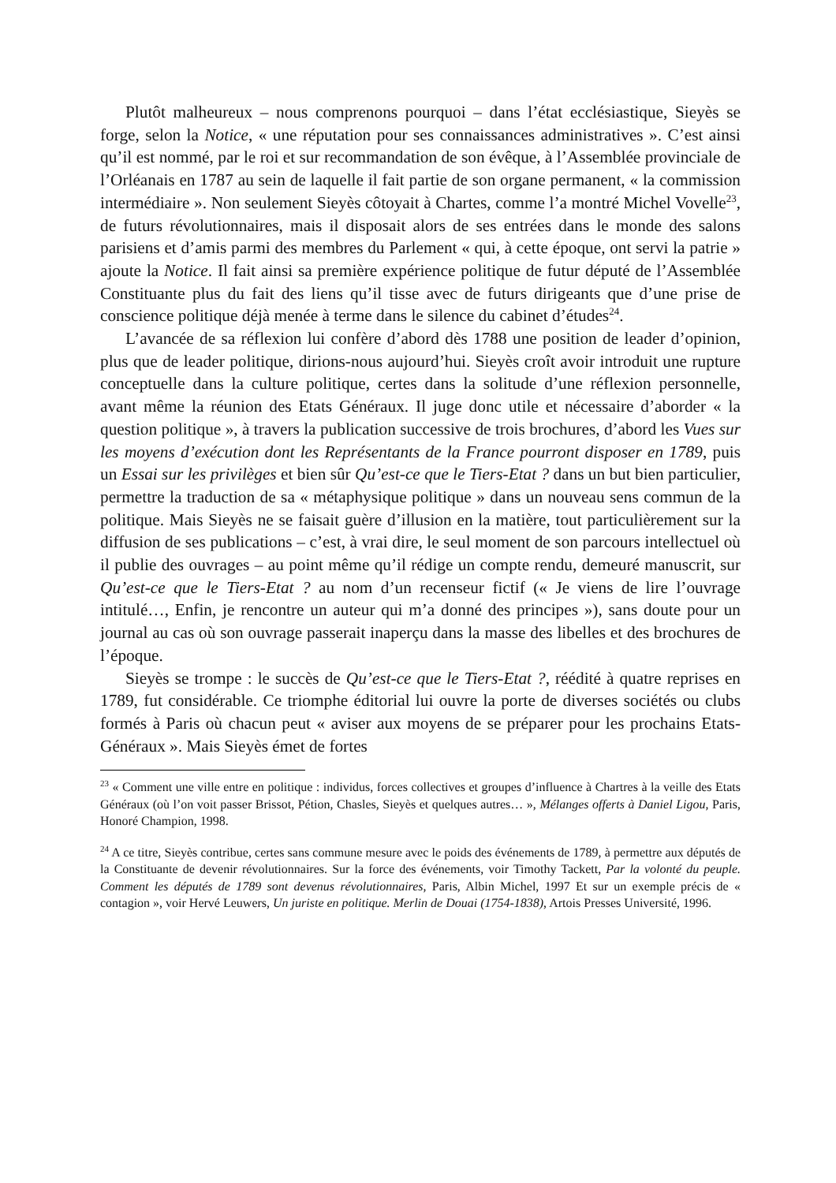Plutôt malheureux – nous comprenons pourquoi – dans l’état ecclésiastique, Sieyès se forge, selon la Notice, « une réputation pour ses connaissances administratives ». C’est ainsi qu’il est nommé, par le roi et sur recommandation de son évêque, à l’Assemblée provinciale de l’Orléanais en 1787 au sein de laquelle il fait partie de son organe permanent, « la commission intermédiaire ». Non seulement Sieyès côtoyait à Chartes, comme l’a montré Michel Vovelle<sup>23</sup>, de futurs révolutionnaires, mais il disposait alors de ses entrées dans le monde des salons parisiens et d’amis parmi des membres du Parlement « qui, à cette époque, ont servi la patrie » ajoute la Notice. Il fait ainsi sa première expérience politique de futur député de l’Assemblée Constituante plus du fait des liens qu’il tisse avec de futurs dirigeants que d’une prise de conscience politique déjà menée à terme dans le silence du cabinet d’études<sup>24</sup>.
L’avancée de sa réflexion lui confère d’abord dès 1788 une position de leader d’opinion, plus que de leader politique, dirions-nous aujourd’hui. Sieyès croît avoir introduit une rupture conceptuelle dans la culture politique, certes dans la solitude d’une réflexion personnelle, avant même la réunion des Etats Généraux. Il juge donc utile et nécessaire d’aborder « la question politique », à travers la publication successive de trois brochures, d’abord les Vues sur les moyens d’exécution dont les Représentants de la France pourront disposer en 1789, puis un Essai sur les privilèges et bien sûr Qu’est-ce que le Tiers-Etat ? dans un but bien particulier, permettre la traduction de sa « métaphysique politique » dans un nouveau sens commun de la politique. Mais Sieyès ne se faisait guère d’illusion en la matière, tout particulièrement sur la diffusion de ses publications – c’est, à vrai dire, le seul moment de son parcours intellectuel où il publie des ouvrages – au point même qu’il rédige un compte rendu, demeuré manuscrit, sur Qu’est-ce que le Tiers-Etat ? au nom d’un recenseur fictif (« Je viens de lire l’ouvrage intitulé…, Enfin, je rencontre un auteur qui m’a donné des principes »), sans doute pour un journal au cas où son ouvrage passerait inaperçu dans la masse des libelles et des brochures de l’époque.
Sieyès se trompe : le succès de Qu’est-ce que le Tiers-Etat ?, réédité à quatre reprises en 1789, fut considérable. Ce triomphe éditorial lui ouvre la porte de diverses sociétés ou clubs formés à Paris où chacun peut « aviser aux moyens de se préparer pour les prochains Etats-Généraux ». Mais Sieyès émet de fortes
<sup>23</sup> « Comment une ville entre en politique : individus, forces collectives et groupes d’influence à Chartres à la veille des Etats Généraux (où l’on voit passer Brissot, Pétion, Chasles, Sieyès et quelques autres… », Mélanges offerts à Daniel Ligou, Paris, Honoré Champion, 1998.
<sup>24</sup> A ce titre, Sieyès contribue, certes sans commune mesure avec le poids des événements de 1789, à permettre aux députés de la Constituante de devenir révolutionnaires. Sur la force des événements, voir Timothy Tackett, Par la volonté du peuple. Comment les députés de 1789 sont devenus révolutionnaires, Paris, Albin Michel, 1997 Et sur un exemple précis de « contagion », voir Hervé Leuwers, Un juriste en politique. Merlin de Douai (1754-1838), Artois Presses Université, 1996.